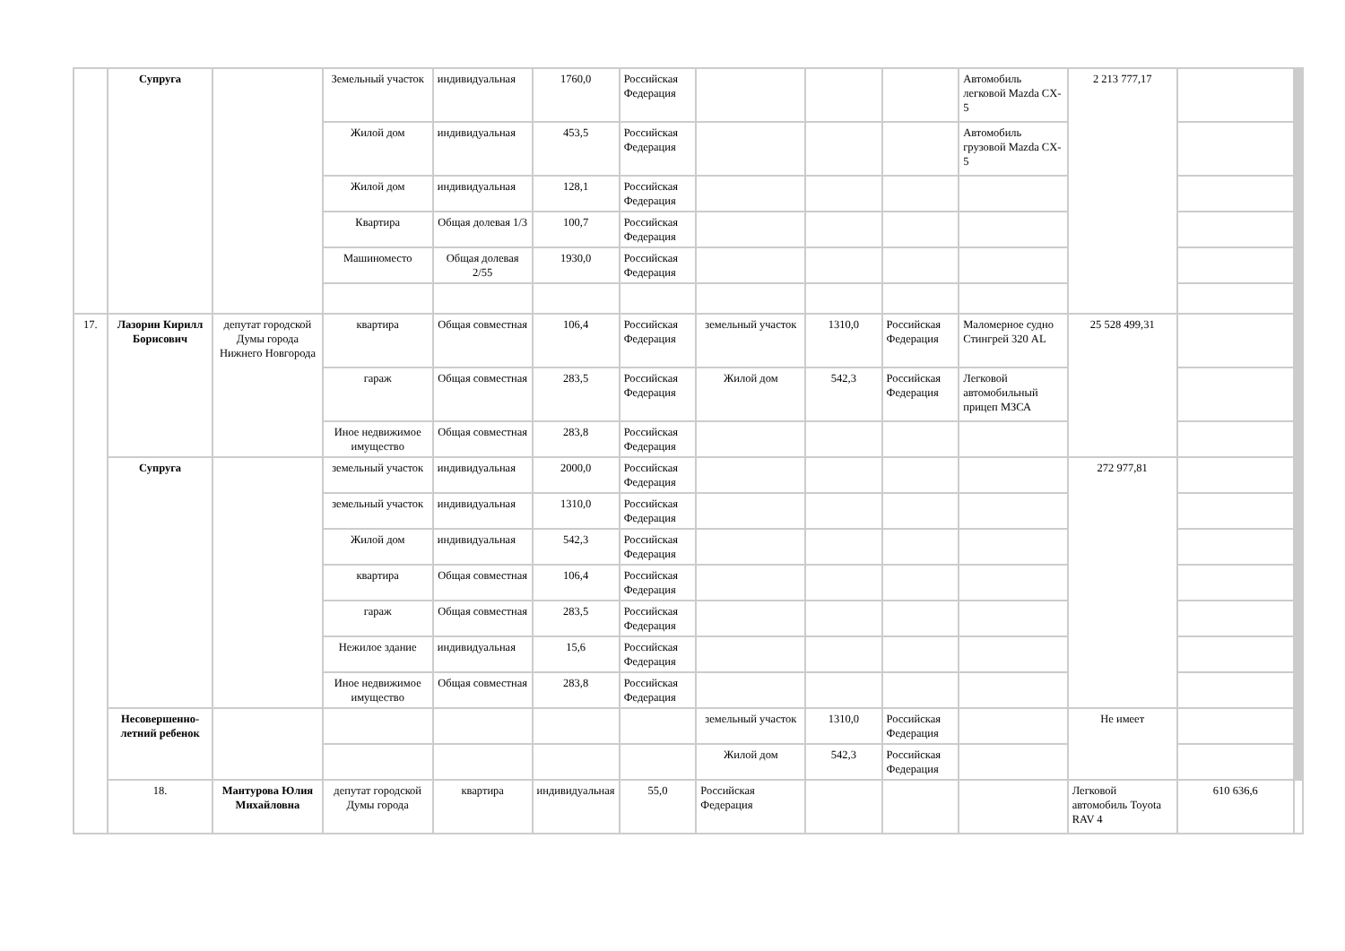| | Супруга | | Земельный участок | индивидуальная | 1760,0 | Российская Федерация | | | | Автомобиль легковой Mazda CX-5 | 2 213 777,17 | | |
| | | | Жилой дом | индивидуальная | 453,5 | Российская Федерация | | | | Автомобиль грузовой Mazda CX-5 | | | |
| | | | Жилой дом | индивидуальная | 128,1 | Российская Федерация | | | | | | | |
| | | | Квартира | Общая долевая 1/3 | 100,7 | Российская Федерация | | | | | | | |
| | | | Машиноместо | Общая долевая 2/55 | 1930,0 | Российская Федерация | | | | | | | |
| 17. | Лазорин Кирилл Борисович | депутат городской Думы города Нижнего Новгорода | квартира | Общая совместная | 106,4 | Российская Федерация | земельный участок | 1310,0 | Российская Федерация | Маломерное судно Стингрей 320 AL | 25 528 499,31 | | |
| | | | гараж | Общая совместная | 283,5 | Российская Федерация | Жилой дом | 542,3 | Российская Федерация | Легковой автомобильный прицеп МЗСА | | | |
| | | | Иное недвижимое имущество | Общая совместная | 283,8 | Российская Федерация | | | | | | | |
| | Супруга | | земельный участок | индивидуальная | 2000,0 | Российская Федерация | | | | | 272 977,81 | | |
| | | | земельный участок | индивидуальная | 1310,0 | Российская Федерация | | | | | | | |
| | | | Жилой дом | индивидуальная | 542,3 | Российская Федерация | | | | | | | |
| | | | квартира | Общая совместная | 106,4 | Российская Федерация | | | | | | | |
| | | | гараж | Общая совместная | 283,5 | Российская Федерация | | | | | | | |
| | | | Нежилое здание | индивидуальная | 15,6 | Российская Федерация | | | | | | | |
| | | | Иное недвижимое имущество | Общая совместная | 283,8 | Российская Федерация | | | | | | | |
| | Несовершенно-летний ребенок | | | | | | земельный участок | 1310,0 | Российская Федерация | | Не имеет | | |
| | | | | | | | Жилой дом | 542,3 | Российская Федерация | | | | |
| | 18. | Мантурова Юлия Михайловна | депутат городской Думы города | квартира | индивидуальная | 55,0 | Российская Федерация | | | | Легковой автомобиль Toyota RAV 4 | 610 636,6 | |